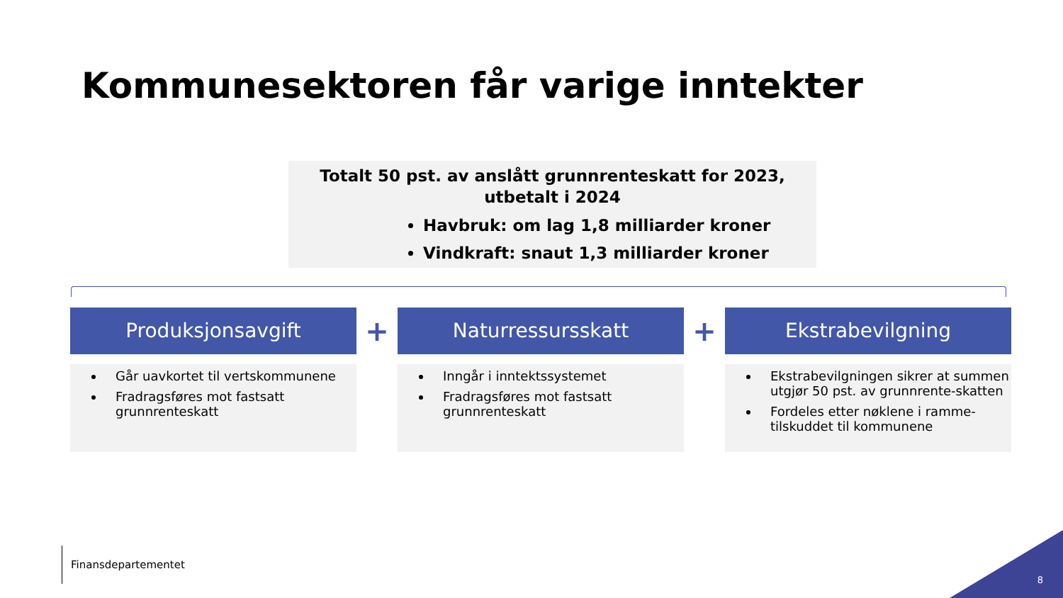Kommunesektoren får varige inntekter
Totalt 50 pst. av anslått grunnrenteskatt for 2023, utbetalt i 2024
Havbruk: om lag 1,8 milliarder kroner
Vindkraft: snaut 1,3 milliarder kroner
Produksjonsavgift
Går uavkortet til vertskommunene
Fradragsføres mot fastsatt grunnrenteskatt
+
Naturressursskatt
Inngår i inntektssystemet
Fradragsføres mot fastsatt grunnrenteskatt
+
Ekstrabevilgning
Ekstrabevilgningen sikrer at summen utgjør 50 pst. av grunnrente-skatten
Fordeles etter nøklene i ramme-tilskuddet til kommunene
Finansdepartementet
8